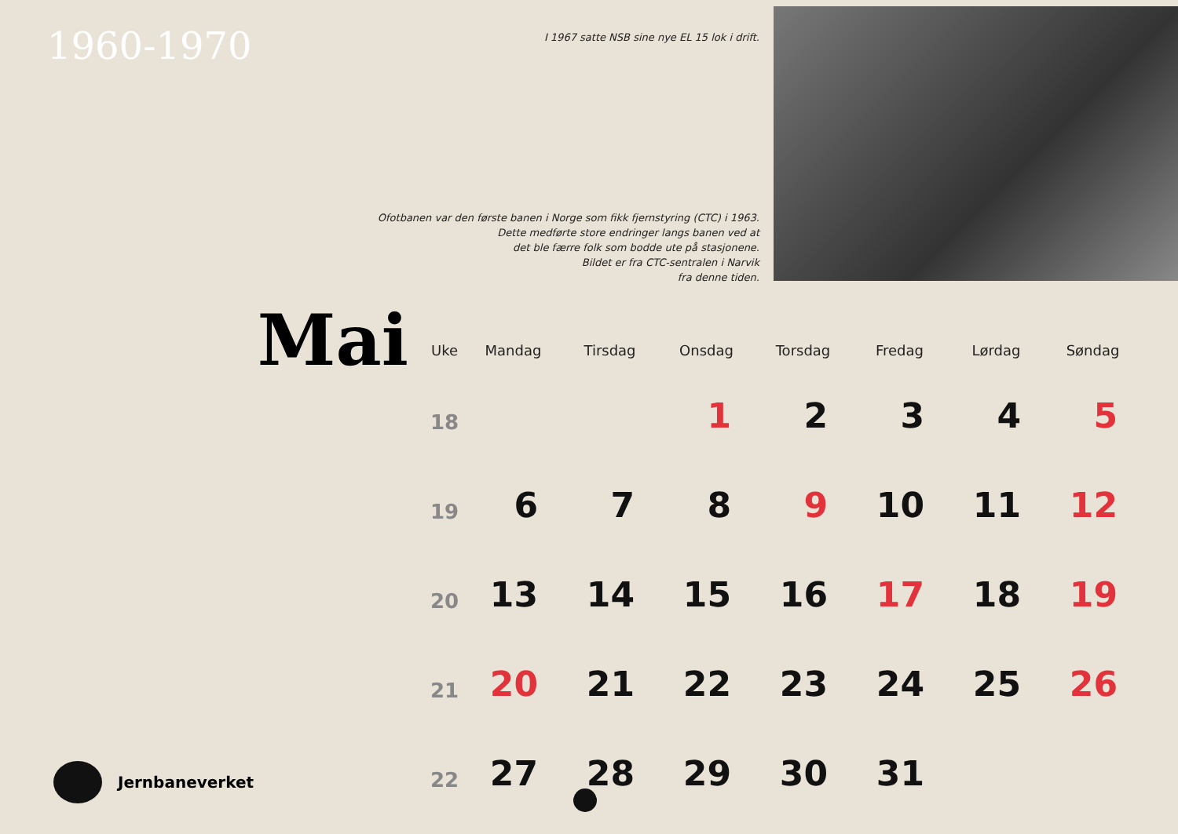1960-1970
I 1967 satte NSB sine nye EL 15 lok i drift.
Ofotbanen var den første banen i Norge som fikk fjernstyring (CTC) i 1963.
Dette medførte store endringer langs banen ved at
det ble færre folk som bodde ute på stasjonene.
Bildet er fra CTC-sentralen i Narvik
fra denne tiden.
Mai
| Uke | Mandag | Tirsdag | Onsdag | Torsdag | Fredag | Lørdag | Søndag |
| --- | --- | --- | --- | --- | --- | --- | --- |
| 18 | | | 1 | 2 | 3 | 4 | 5 |
| 19 | 6 | 7 | 8 | 9 | 10 | 11 | 12 |
| 20 | 13 | 14 | 15 | 16 | 17 | 18 | 19 |
| 21 | 20 | 21 | 22 | 23 | 24 | 25 | 26 |
| 22 | 27 | 28 | 29 | 30 | 31 | | |
Jernbaneverket